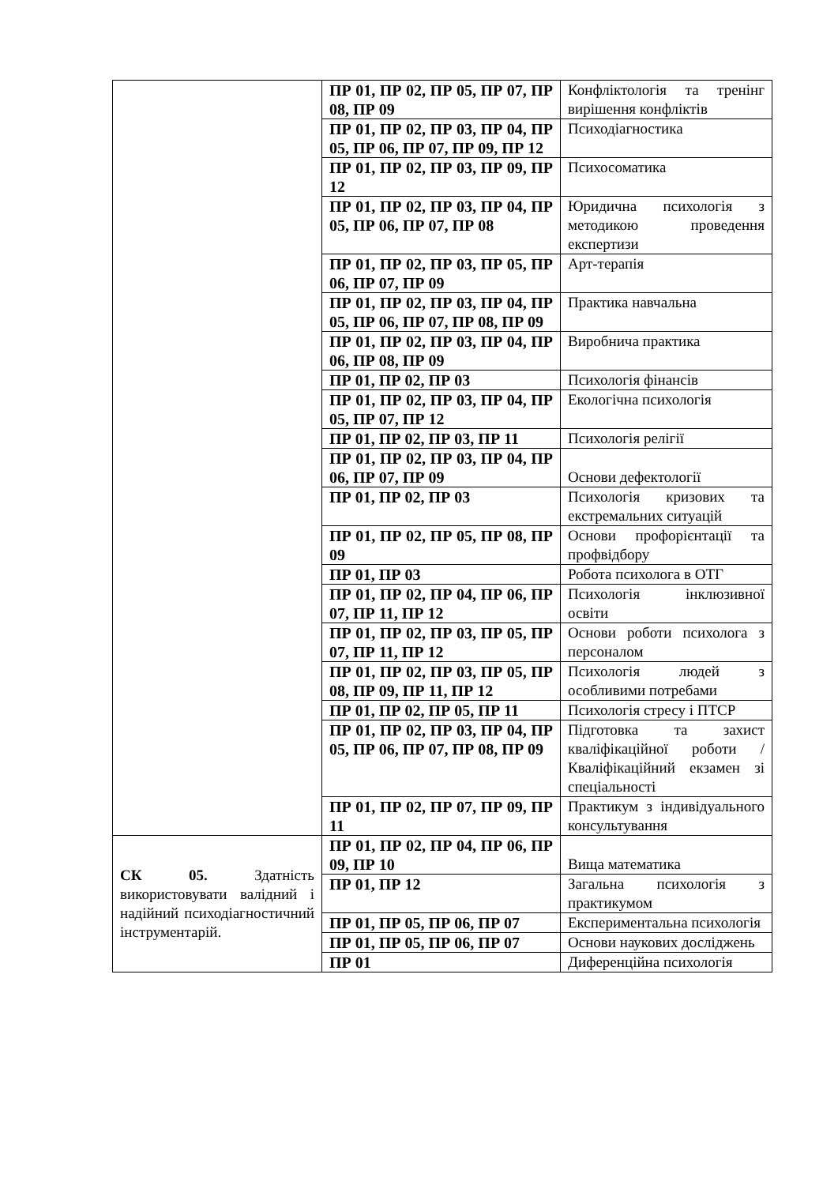| | ПР 01, ПР 02, ПР 05, ПР 07, ПР 08, ПР 09 | Конфліктологія та тренінг вирішення конфліктів |
| | ПР 01, ПР 02, ПР 03, ПР 04, ПР 05, ПР 06, ПР 07, ПР 09, ПР 12 | Психодіагностика |
| | ПР 01, ПР 02, ПР 03, ПР 09, ПР 12 | Психосоматика |
| | ПР 01, ПР 02, ПР 03, ПР 04, ПР 05, ПР 06, ПР 07, ПР 08 | Юридична психологія з методикою проведення експертизи |
| | ПР 01, ПР 02, ПР 03, ПР 05, ПР 06, ПР 07, ПР 09 | Арт-терапія |
| | ПР 01, ПР 02, ПР 03, ПР 04, ПР 05, ПР 06, ПР 07, ПР 08, ПР 09 | Практика навчальна |
| | ПР 01, ПР 02, ПР 03, ПР 04, ПР 06, ПР 08, ПР 09 | Виробнича практика |
| | ПР 01, ПР 02, ПР 03 | Психологія фінансів |
| | ПР 01, ПР 02, ПР 03, ПР 04, ПР 05, ПР 07, ПР 12 | Екологічна психологія |
| | ПР 01, ПР 02, ПР 03, ПР 11 | Психологія релігії |
| | ПР 01, ПР 02, ПР 03, ПР 04, ПР 06, ПР 07, ПР 09 | Основи дефектології |
| | ПР 01, ПР 02, ПР 03 | Психологія кризових та екстремальних ситуацій |
| | ПР 01, ПР 02, ПР 05, ПР 08, ПР 09 | Основи профорієнтації та профвідбору |
| | ПР 01, ПР 03 | Робота психолога в ОТГ |
| | ПР 01, ПР 02, ПР 04, ПР 06, ПР 07, ПР 11, ПР 12 | Психологія інклюзивної освіти |
| | ПР 01, ПР 02, ПР 03, ПР 05, ПР 07, ПР 11, ПР 12 | Основи роботи психолога з персоналом |
| | ПР 01, ПР 02, ПР 03, ПР 05, ПР 08, ПР 09, ПР 11, ПР 12 | Психологія людей з особливими потребами |
| | ПР 01, ПР 02, ПР 05, ПР 11 | Психологія стресу і ПТСР |
| | ПР 01, ПР 02, ПР 03, ПР 04, ПР 05, ПР 06, ПР 07, ПР 08, ПР 09 | Підготовка та захист кваліфікаційної роботи / Кваліфікаційний екзамен зі спеціальності |
| | ПР 01, ПР 02, ПР 07, ПР 09, ПР 11 | Практикум з індивідуального консультування |
| СК 05. Здатність використовувати валідний і надійний психодіагностичний інструментарій. | ПР 01, ПР 02, ПР 04, ПР 06, ПР 09, ПР 10 | Вища математика |
| | ПР 01, ПР 12 | Загальна психологія з практикумом |
| | ПР 01, ПР 05, ПР 06, ПР 07 | Експериментальна психологія |
| | ПР 01, ПР 05, ПР 06, ПР 07 | Основи наукових досліджень |
| | ПР 01 | Диференційна психологія |